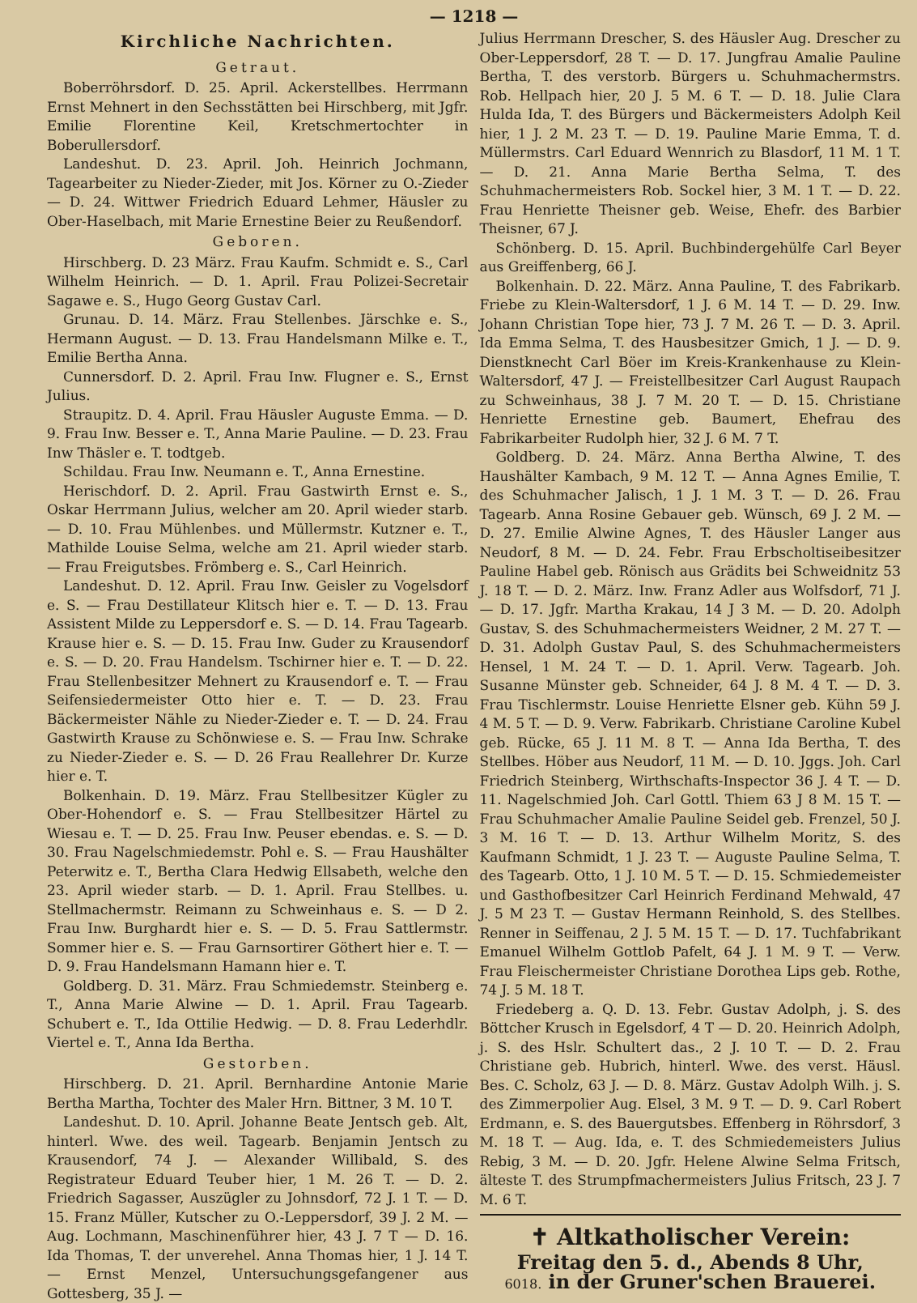— 1218 —
Kirchliche Nachrichten.
Getraut.
Boberröhrsdorf. D. 25. April. Ackerstellbes. Herrmann Ernst Mehnert in den Sechsstätten bei Hirschberg, mit Jgfr. Emilie Florentine Keil, Kretschmertochter in Boberullersdorf.
Landeshut. D. 23. April. Joh. Heinrich Jochmann, Tagearbeiter zu Nieder-Zieder, mit Jos. Körner zu O.-Zieder — D. 24. Wittwer Friedrich Eduard Lehmer, Häusler zu Ober-Haselbach, mit Marie Ernestine Beier zu Reußendorf.
Geboren.
Hirschberg. D. 23 März. Frau Kaufm. Schmidt e. S., Carl Wilhelm Heinrich. — D. 1. April. Frau Polizei-Secretair Sagawe e. S., Hugo Georg Gustav Carl.
Grunau. D. 14. März. Frau Stellenbes. Järschke e. S., Hermann August. — D. 13. Frau Handelsmann Milke e. T., Emilie Bertha Anna.
Cunnersdorf. D. 2. April. Frau Inw. Flugner e. S., Ernst Julius.
Straupitz. D. 4. April. Frau Häusler Auguste Emma. — D. 9. Frau Inw. Besser e. T., Anna Marie Pauline. — D. 23. Frau Inw Thäsler e. T. todtgeb.
Schildau. Frau Inw. Neumann e. T., Anna Ernestine.
Herischdorf. D. 2. April. Frau Gastwirth Ernst e. S., Oskar Herrmann Julius, welcher am 20. April wieder starb. — D. 10. Frau Mühlenbes. und Müllermstr. Kutzner e. T., Mathilde Louise Selma, welche am 21. April wieder starb. — Frau Freigutsbes. Frömberg e. S., Carl Heinrich.
Landeshut. D. 12. April. Frau Inw. Geisler zu Vogelsdorf e. S. — Frau Destillateur Klitsch hier e. T. — D. 13. Frau Assistent Milde zu Leppersdorf e. S. — D. 14. Frau Tagearb. Krause hier e. S. — D. 15. Frau Inw. Guder zu Krausendorf e. S. — D. 20. Frau Handelsm. Tschirner hier e. T. — D. 22. Frau Stellenbesitzer Mehnert zu Krausendorf e. T. — Frau Seifensiedermeister Otto hier e. T. — D. 23. Frau Bäckermeister Nähle zu Nieder-Zieder e. T. — D. 24. Frau Gastwirth Krause zu Schönwiese e. S. — Frau Inw. Schrake zu Nieder-Zieder e. S. — D. 26 Frau Reallehrer Dr. Kurze hier e. T.
Bolkenhain. D. 19. März. Frau Stellbesitzer Kügler zu Ober-Hohendorf e. S. — Frau Stellbesitzer Härtel zu Wiesau e. T. — D. 25. Frau Inw. Peuser ebendas. e. S. — D. 30. Frau Nagelschmiedemstr. Pohl e. S. — Frau Haushälter Peterwitz e. T., Bertha Clara Hedwig Ellsabeth, welche den 23. April wieder starb. — D. 1. April. Frau Stellbes. u. Stellmachermstr. Reimann zu Schweinhaus e. S. — D 2. Frau Inw. Burghardt hier e. S. — D. 5. Frau Sattlermstr. Sommer hier e. S. — Frau Garnsortirer Göthert hier e. T. — D. 9. Frau Handelsmann Hamann hier e. T.
Goldberg. D. 31. März. Frau Schmiedemstr. Steinberg e. T., Anna Marie Alwine — D. 1. April. Frau Tagearb. Schubert e. T., Ida Ottilie Hedwig. — D. 8. Frau Lederhdlr. Viertel e. T., Anna Ida Bertha.
Gestorben.
Hirschberg. D. 21. April. Bernhardine Antonie Marie Bertha Martha, Tochter des Maler Hrn. Bittner, 3 M. 10 T.
Landeshut. D. 10. April. Johanne Beate Jentsch geb. Alt, hinterl. Wwe. des weil. Tagearb. Benjamin Jentsch zu Krausendorf, 74 J. — Alexander Willibald, S. des Registrateur Eduard Teuber hier, 1 M. 26 T. — D. 2. Friedrich Sagasser, Auszügler zu Johnsdorf, 72 J. 1 T. — D. 15. Franz Müller, Kutscher zu O.-Leppersdorf, 39 J. 2 M. — Aug. Lochmann, Maschinenführer hier, 43 J. 7 T — D. 16. Ida Thomas, T. der unverehel. Anna Thomas hier, 1 J. 14 T. — Ernst Menzel, Untersuchungsgefangener aus Gottesberg, 35 J. —
Julius Herrmann Drescher, S. des Häusler Aug. Drescher zu Ober-Leppersdorf, 28 T. — D. 17. Jungfrau Amalie Pauline Bertha, T. des verstorb. Bürgers u. Schuhmachermstrs. Rob. Hellpach hier, 20 J. 5 M. 6 T. — D. 18. Julie Clara Hulda Ida, T. des Bürgers und Bäckermeisters Adolph Keil hier, 1 J. 2 M. 23 T. — D. 19. Pauline Marie Emma, T. d. Müllermstrs. Carl Eduard Wennrich zu Blasdorf, 11 M. 1 T. — D. 21. Anna Marie Bertha Selma, T. des Schuhmachermeisters Rob. Sockel hier, 3 M. 1 T. — D. 22. Frau Henriette Theisner geb. Weise, Ehefr. des Barbier Theisner, 67 J.
Schönberg. D. 15. April. Buchbindergehülfe Carl Beyer aus Greiffenberg, 66 J.
Bolkenhain. D. 22. März. Anna Pauline, T. des Fabrikarb. Friebe zu Klein-Waltersdorf, 1 J. 6 M. 14 T. — D. 29. Inw. Johann Christian Tope hier, 73 J. 7 M. 26 T. — D. 3. April. Ida Emma Selma, T. des Hausbesitzer Gmich, 1 J. — D. 9. Dienstknecht Carl Böer im Kreis-Krankenhause zu Klein-Waltersdorf, 47 J. — Freistellbesitzer Carl August Raupach zu Schweinhaus, 38 J. 7 M. 20 T. — D. 15. Christiane Henriette Ernestine geb. Baumert, Ehefrau des Fabrikarbeiter Rudolph hier, 32 J. 6 M. 7 T.
Goldberg. D. 24. März. Anna Bertha Alwine, T. des Haushälter Kambach, 9 M. 12 T. — Anna Agnes Emilie, T. des Schuhmacher Jalisch, 1 J. 1 M. 3 T. — D. 26. Frau Tagearb. Anna Rosine Gebauer geb. Wünsch, 69 J. 2 M. — D. 27. Emilie Alwine Agnes, T. des Häusler Langer aus Neudorf, 8 M. — D. 24. Febr. Frau Erbscholtiseibesitzer Pauline Habel geb. Rönisch aus Grädits bei Schweidnitz 53 J. 18 T. — D. 2. März. Inw. Franz Adler aus Wolfsdorf, 71 J. — D. 17. Jgfr. Martha Krakau, 14 J 3 M. — D. 20. Adolph Gustav, S. des Schuhmachermeisters Weidner, 2 M. 27 T. — D. 31. Adolph Gustav Paul, S. des Schuhmachermeisters Hensel, 1 M. 24 T. — D. 1. April. Verw. Tagearb. Joh. Susanne Münster geb. Schneider, 64 J. 8 M. 4 T. — D. 3. Frau Tischlermstr. Louise Henriette Elsner geb. Kühn 59 J. 4 M. 5 T. — D. 9. Verw. Fabrikarb. Christiane Caroline Kubel geb. Rücke, 65 J. 11 M. 8 T. — Anna Ida Bertha, T. des Stellbes. Höber aus Neudorf, 11 M. — D. 10. Jggs. Joh. Carl Friedrich Steinberg, Wirthschafts-Inspector 36 J. 4 T. — D. 11. Nagelschmied Joh. Carl Gottl. Thiem 63 J 8 M. 15 T. — Frau Schuhmacher Amalie Pauline Seidel geb. Frenzel, 50 J. 3 M. 16 T. — D. 13. Arthur Wilhelm Moritz, S. des Kaufmann Schmidt, 1 J. 23 T. — Auguste Pauline Selma, T. des Tagearb. Otto, 1 J. 10 M. 5 T. — D. 15. Schmiedemeister und Gasthofbesitzer Carl Heinrich Ferdinand Mehwald, 47 J. 5 M 23 T. — Gustav Hermann Reinhold, S. des Stellbes. Renner in Seiffenau, 2 J. 5 M. 15 T. — D. 17. Tuchfabrikant Emanuel Wilhelm Gottlob Pafelt, 64 J. 1 M. 9 T. — Verw. Frau Fleischermeister Christiane Dorothea Lips geb. Rothe, 74 J. 5 M. 18 T.
Friedeberg a. Q. D. 13. Febr. Gustav Adolph, j. S. des Böttcher Krusch in Egelsdorf, 4 T — D. 20. Heinrich Adolph, j. S. des Hslr. Schultert das., 2 J. 10 T. — D. 2. Frau Christiane geb. Hubrich, hinterl. Wwe. des verst. Häusl. Bes. C. Scholz, 63 J. — D. 8. März. Gustav Adolph Wilh. j. S. des Zimmerpolier Aug. Elsel, 3 M. 9 T. — D. 9. Carl Robert Erdmann, e. S. des Bauergutsbes. Effenberg in Röhrsdorf, 3 M. 18 T. — Aug. Ida, e. T. des Schmiedemeisters Julius Rebig, 3 M. — D. 20. Jgfr. Helene Alwine Selma Fritsch, älteste T. des Strumpfmachermeisters Julius Fritsch, 23 J. 7 M. 6 T.
✝ Altkatholischer Verein:
Freitag den 5. d., Abends 8 Uhr,
6018. in der Gruner'schen Brauerei.